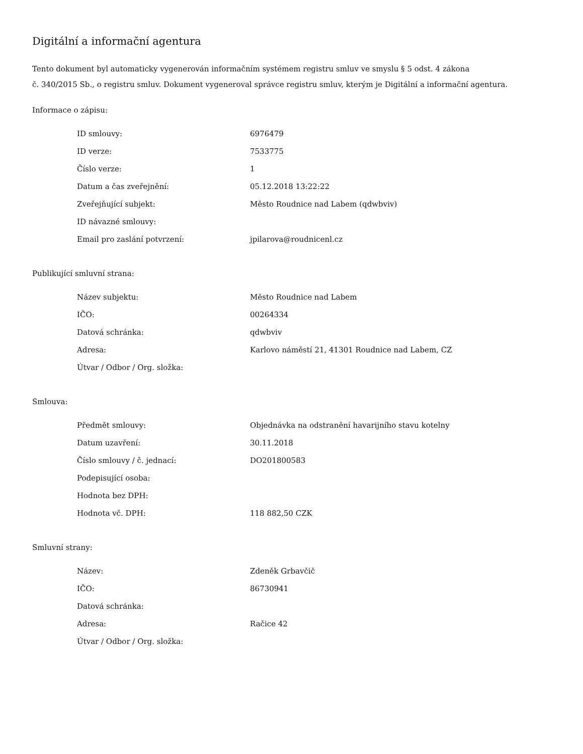Digitální a informační agentura
Tento dokument byl automaticky vygenerován informačním systémem registru smluv ve smyslu § 5 odst. 4 zákona
č. 340/2015 Sb., o registru smluv. Dokument vygeneroval správce registru smluv, kterým je Digitální a informační agentura.
Informace o zápisu:
| ID smlouvy: | 6976479 |
| ID verze: | 7533775 |
| Číslo verze: | 1 |
| Datum a čas zveřejnění: | 05.12.2018 13:22:22 |
| Zveřejňující subjekt: | Město Roudnice nad Labem (qdwbviv) |
| ID návazné smlouvy: | |
| Email pro zaslání potvrzení: | jpilarova@roudnicenl.cz |
Publikující smluvní strana:
| Název subjektu: | Město Roudnice nad Labem |
| IČO: | 00264334 |
| Datová schránka: | qdwbviv |
| Adresa: | Karlovo náměstí 21, 41301 Roudnice nad Labem, CZ |
| Útvar / Odbor / Org. složka: | |
Smlouva:
| Předmět smlouvy: | Objednávka na odstranění havarijního stavu kotelny |
| Datum uzavření: | 30.11.2018 |
| Číslo smlouvy / č. jednací: | DO201800583 |
| Podepisující osoba: | |
| Hodnota bez DPH: | |
| Hodnota vč. DPH: | 118 882,50 CZK |
Smluvní strany:
| Název: | Zdeněk Grbavčič |
| IČO: | 86730941 |
| Datová schránka: | |
| Adresa: | Račice 42 |
| Útvar / Odbor / Org. složka: | |